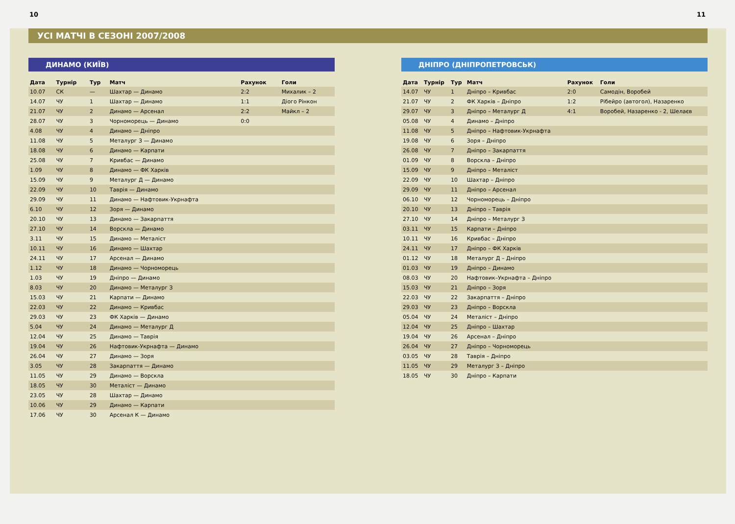10 11
УСІ МАТЧІ В СЕЗОНІ 2007/2008
ДИНАМО (КИЇВ)
| Дата | Турнір | Тур | Матч | Рахунок | Голи |
| --- | --- | --- | --- | --- | --- |
| 10.07 | СК | — | Шахтар — Динамо | 2:2 | Михалик – 2 |
| 14.07 | ЧУ | 1 | Шахтар — Динамо | 1:1 | Діого Рінкон |
| 21.07 | ЧУ | 2 | Динамо — Арсенал | 2:2 | Майкл – 2 |
| 28.07 | ЧУ | 3 | Чорноморець — Динамо | 0:0 | |
| 4.08 | ЧУ | 4 | Динамо — Дніпро | | |
| 11.08 | ЧУ | 5 | Металург З — Динамо | | |
| 18.08 | ЧУ | 6 | Динамо — Карпати | | |
| 25.08 | ЧУ | 7 | Кривбас — Динамо | | |
| 1.09 | ЧУ | 8 | Динамо — ФК Харків | | |
| 15.09 | ЧУ | 9 | Металург Д — Динамо | | |
| 22.09 | ЧУ | 10 | Таврія — Динамо | | |
| 29.09 | ЧУ | 11 | Динамо — Нафтовик-Укрнафта | | |
| 6.10 | ЧУ | 12 | Зоря — Динамо | | |
| 20.10 | ЧУ | 13 | Динамо — Закарпаття | | |
| 27.10 | ЧУ | 14 | Ворскла — Динамо | | |
| 3.11 | ЧУ | 15 | Динамо — Металіст | | |
| 10.11 | ЧУ | 16 | Динамо — Шахтар | | |
| 24.11 | ЧУ | 17 | Арсенал — Динамо | | |
| 1.12 | ЧУ | 18 | Динамо — Чорноморець | | |
| 1.03 | ЧУ | 19 | Дніпро — Динамо | | |
| 8.03 | ЧУ | 20 | Динамо — Металург З | | |
| 15.03 | ЧУ | 21 | Карпати — Динамо | | |
| 22.03 | ЧУ | 22 | Динамо — Кривбас | | |
| 29.03 | ЧУ | 23 | ФК Харків — Динамо | | |
| 5.04 | ЧУ | 24 | Динамо — Металург Д | | |
| 12.04 | ЧУ | 25 | Динамо — Таврія | | |
| 19.04 | ЧУ | 26 | Нафтовик-Укрнафта — Динамо | | |
| 26.04 | ЧУ | 27 | Динамо — Зоря | | |
| 3.05 | ЧУ | 28 | Закарпаття — Динамо | | |
| 11.05 | ЧУ | 29 | Динамо — Ворскла | | |
| 18.05 | ЧУ | 30 | Металіст — Динамо | | |
| 23.05 | ЧУ | 28 | Шахтар — Динамо | | |
| 10.06 | ЧУ | 29 | Динамо — Карпати | | |
| 17.06 | ЧУ | 30 | Арсенал К — Динамо | | |
ДНІПРО (ДНІПРОПЕТРОВСЬК)
| Дата | Турнір | Тур | Матч | Рахунок | Голи |
| --- | --- | --- | --- | --- | --- |
| 14.07 | ЧУ | 1 | Дніпро – Кривбас | 2:0 | Самодін, Воробей |
| 21.07 | ЧУ | 2 | ФК Харків – Дніпро | 1:2 | Рібейро (автогол), Назаренко |
| 29.07 | ЧУ | 3 | Дніпро – Металург Д | 4:1 | Воробей, Назаренко - 2, Шелаєв |
| 05.08 | ЧУ | 4 | Динамо – Дніпро | | |
| 11.08 | ЧУ | 5 | Дніпро – Нафтовик-Укрнафта | | |
| 19.08 | ЧУ | 6 | Зоря – Дніпро | | |
| 26.08 | ЧУ | 7 | Дніпро – Закарпаття | | |
| 01.09 | ЧУ | 8 | Ворскла – Дніпро | | |
| 15.09 | ЧУ | 9 | Дніпро – Металіст | | |
| 22.09 | ЧУ | 10 | Шахтар – Дніпро | | |
| 29.09 | ЧУ | 11 | Дніпро – Арсенал | | |
| 06.10 | ЧУ | 12 | Чорноморець – Дніпро | | |
| 20.10 | ЧУ | 13 | Дніпро – Таврія | | |
| 27.10 | ЧУ | 14 | Дніпро – Металург З | | |
| 03.11 | ЧУ | 15 | Карпати – Дніпро | | |
| 10.11 | ЧУ | 16 | Кривбас – Дніпро | | |
| 24.11 | ЧУ | 17 | Дніпро – ФК Харків | | |
| 01.12 | ЧУ | 18 | Металург Д – Дніпро | | |
| 01.03 | ЧУ | 19 | Дніпро – Динамо | | |
| 08.03 | ЧУ | 20 | Нафтовик–Укрнафта – Дніпро | | |
| 15.03 | ЧУ | 21 | Дніпро – Зоря | | |
| 22.03 | ЧУ | 22 | Закарпаття – Дніпро | | |
| 29.03 | ЧУ | 23 | Дніпро – Ворскла | | |
| 05.04 | ЧУ | 24 | Металіст – Дніпро | | |
| 12.04 | ЧУ | 25 | Дніпро – Шахтар | | |
| 19.04 | ЧУ | 26 | Арсенал – Дніпро | | |
| 26.04 | ЧУ | 27 | Дніпро – Чорноморець | | |
| 03.05 | ЧУ | 28 | Таврія – Дніпро | | |
| 11.05 | ЧУ | 29 | Металург З – Дніпро | | |
| 18.05 | ЧУ | 30 | Дніпро – Карпати | | |